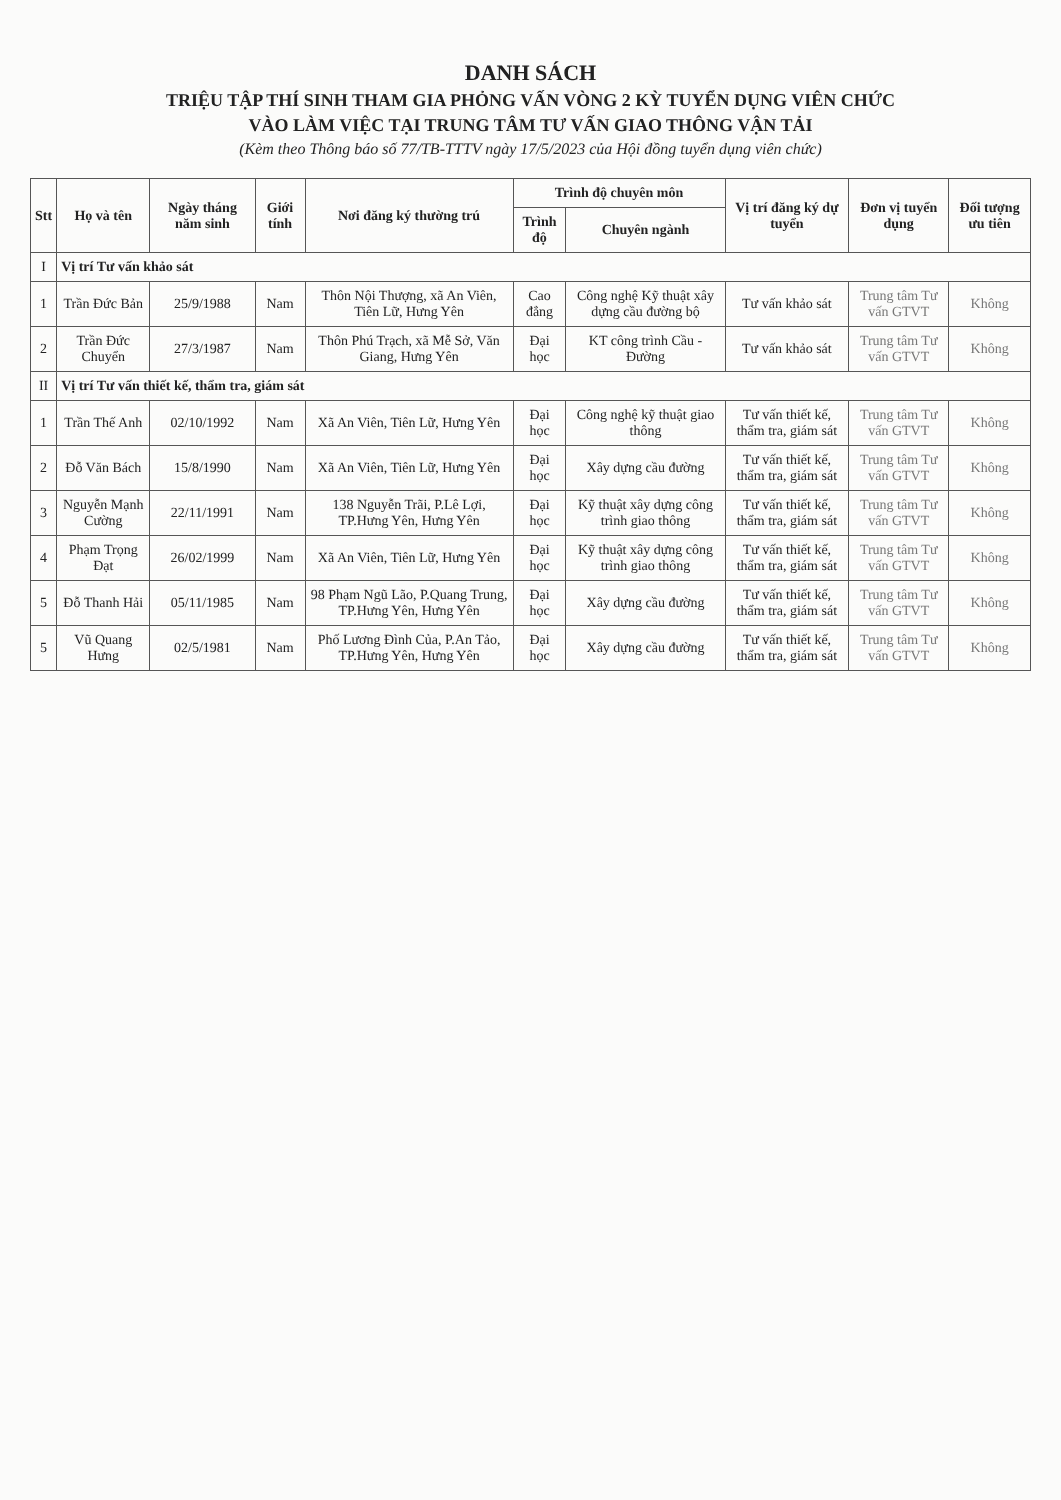DANH SÁCH
TRIỆU TẬP THÍ SINH THAM GIA PHỎNG VẤN VÒNG 2 KỲ TUYỂN DỤNG VIÊN CHỨC
VÀO LÀM VIỆC TẠI TRUNG TÂM TƯ VẤN GIAO THÔNG VẬN TẢI
(Kèm theo Thông báo số 77/TB-TTTV ngày 17/5/2023 của Hội đồng tuyển dụng viên chức)
| Stt | Họ và tên | Ngày tháng năm sinh | Giới tính | Nơi đăng ký thường trú | Trình độ chuyên môn | | Vị trí đăng ký dự tuyển | Đơn vị tuyển dụng | Đối tượng ưu tiên |
| --- | --- | --- | --- | --- | --- | --- | --- | --- | --- |
| | | | | | Trình độ | Chuyên ngành | | | |
| I | Vị trí Tư vấn khảo sát | | | | | | | | |
| 1 | Trần Đức Bản | 25/9/1988 | Nam | Thôn Nội Thượng, xã An Viên, Tiên Lữ, Hưng Yên | Cao đẳng | Công nghệ Kỹ thuật xây dựng cầu đường bộ | Tư vấn khảo sát | Trung tâm Tư vấn GTVT | Không |
| 2 | Trần Đức Chuyển | 27/3/1987 | Nam | Thôn Phú Trạch, xã Mễ Sở, Văn Giang, Hưng Yên | Đại học | KT công trình Cầu - Đường | Tư vấn khảo sát | Trung tâm Tư vấn GTVT | Không |
| II | Vị trí Tư vấn thiết kế, thẩm tra, giám sát | | | | | | | | |
| 1 | Trần Thế Anh | 02/10/1992 | Nam | Xã An Viên, Tiên Lữ, Hưng Yên | Đại học | Công nghệ kỹ thuật giao thông | Tư vấn thiết kế, thẩm tra, giám sát | Trung tâm Tư vấn GTVT | Không |
| 2 | Đỗ Văn Bách | 15/8/1990 | Nam | Xã An Viên, Tiên Lữ, Hưng Yên | Đại học | Xây dựng cầu đường | Tư vấn thiết kế, thẩm tra, giám sát | Trung tâm Tư vấn GTVT | Không |
| 3 | Nguyễn Mạnh Cường | 22/11/1991 | Nam | 138 Nguyễn Trãi, P.Lê Lợi, TP.Hưng Yên, Hưng Yên | Đại học | Kỹ thuật xây dựng công trình giao thông | Tư vấn thiết kế, thẩm tra, giám sát | Trung tâm Tư vấn GTVT | Không |
| 4 | Phạm Trọng Đạt | 26/02/1999 | Nam | Xã An Viên, Tiên Lữ, Hưng Yên | Đại học | Kỹ thuật xây dựng công trình giao thông | Tư vấn thiết kế, thẩm tra, giám sát | Trung tâm Tư vấn GTVT | Không |
| 5 | Đỗ Thanh Hải | 05/11/1985 | Nam | 98 Phạm Ngũ Lão, P.Quang Trung, TP.Hưng Yên, Hưng Yên | Đại học | Xây dựng cầu đường | Tư vấn thiết kế, thẩm tra, giám sát | Trung tâm Tư vấn GTVT | Không |
| 5 | Vũ Quang Hưng | 02/5/1981 | Nam | Phố Lương Đình Của, P.An Tảo, TP.Hưng Yên, Hưng Yên | Đại học | Xây dựng cầu đường | Tư vấn thiết kế, thẩm tra, giám sát | Trung tâm Tư vấn GTVT | Không |